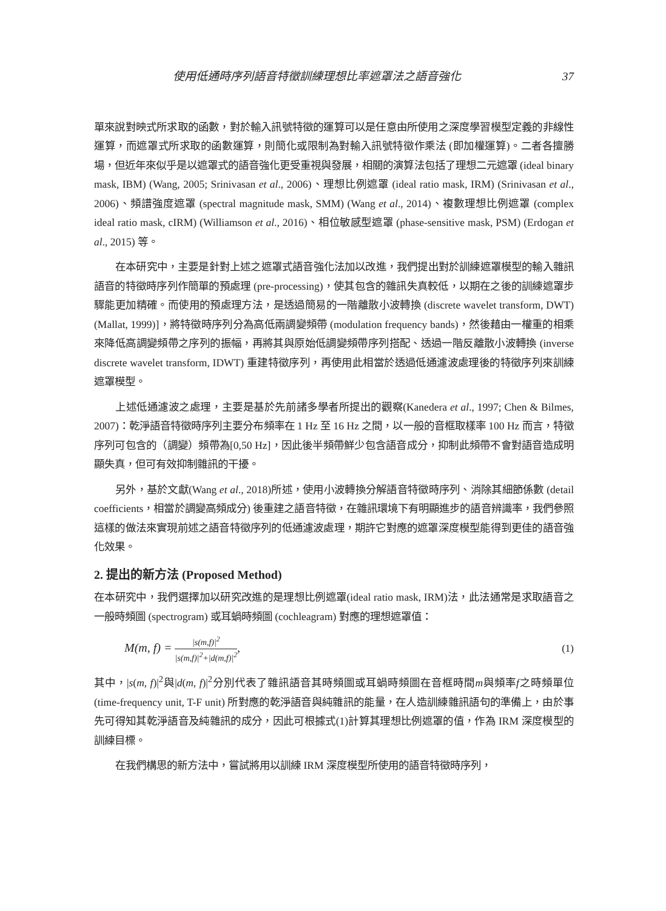使用低通時序列語音特徵訓練理想比率遮罩法之語音強化 37
單來說對映式所求取的函數，對於輸入訊號特徵的運算可以是任意由所使用之深度學習模型定義的非線性運算，而遮罩式所求取的函數運算，則簡化或限制為對輸入訊號特徵作乘法 (即加權運算)。二者各擅勝場，但近年來似乎是以遮罩式的語音強化更受重視與發展，相關的演算法包括了理想二元遮罩 (ideal binary mask, IBM) (Wang, 2005; Srinivasan et al., 2006)、理想比例遮罩 (ideal ratio mask, IRM) (Srinivasan et al., 2006)、頻譜強度遮罩 (spectral magnitude mask, SMM) (Wang et al., 2014)、複數理想比例遮罩 (complex ideal ratio mask, cIRM) (Williamson et al., 2016)、相位敏感型遮罩 (phase-sensitive mask, PSM) (Erdogan et al., 2015) 等。
在本研究中，主要是針對上述之遮罩式語音強化法加以改進，我們提出對於訓練遮罩模型的輸入雜訊語音的特徵時序列作簡單的預處理 (pre-processing)，使其包含的雜訊失真較低，以期在之後的訓練遮罩步驟能更加精確。而使用的預處理方法，是透過簡易的一階離散小波轉換 (discrete wavelet transform, DWT) (Mallat, 1999)]，將特徵時序列分為高低兩調變頻帶 (modulation frequency bands)，然後藉由一權重的相乘來降低高調變頻帶之序列的振幅，再將其與原始低調變頻帶序列搭配、透過一階反離散小波轉換 (inverse discrete wavelet transform, IDWT) 重建特徵序列，再使用此相當於透過低通濾波處理後的特徵序列來訓練遮罩模型。
上述低通濾波之處理，主要是基於先前諸多學者所提出的觀察(Kanedera et al., 1997; Chen & Bilmes, 2007)：乾淨語音特徵時序列主要分布頻率在 1 Hz 至 16 Hz 之間，以一般的音框取樣率 100 Hz 而言，特徵序列可包含的（調變）頻帶為[0,50 Hz]，因此後半頻帶鮮少包含語音成分，抑制此頻帶不會對語音造成明顯失真，但可有效抑制雜訊的干擾。
另外，基於文獻(Wang et al., 2018)所述，使用小波轉換分解語音特徵時序列、消除其細節係數 (detail coefficients，相當於調變高頻成分) 後重建之語音特徵，在雜訊環境下有明顯進步的語音辨識率，我們參照這樣的做法來實現前述之語音特徵序列的低通濾波處理，期許它對應的遮罩深度模型能得到更佳的語音強化效果。
2. 提出的新方法 (Proposed Method)
在本研究中，我們選擇加以研究改進的是理想比例遮罩(ideal ratio mask, IRM)法，此法通常是求取語音之一般時頻圖 (spectrogram) 或耳蝸時頻圖 (cochleagram) 對應的理想遮罩值：
M(m, f) = |s(m,f)|<sup>2</sup> |s(m,f)|<sup>2</sup>+|d(m,f)|<sup>2</sup>, (1)
其中，|s(m, f)|<sup>2</sup>與|d(m, f)|<sup>2</sup>分別代表了雜訊語音其時頻圖或耳蝸時頻圖在音框時間m與頻率f之時頻單位(time-frequency unit, T-F unit) 所對應的乾淨語音與純雜訊的能量，在人造訓練雜訊語句的準備上，由於事先可得知其乾淨語音及純雜訊的成分，因此可根據式(1)計算其理想比例遮罩的值，作為 IRM 深度模型的訓練目標。
在我們構思的新方法中，嘗試將用以訓練 IRM 深度模型所使用的語音特徵時序列，